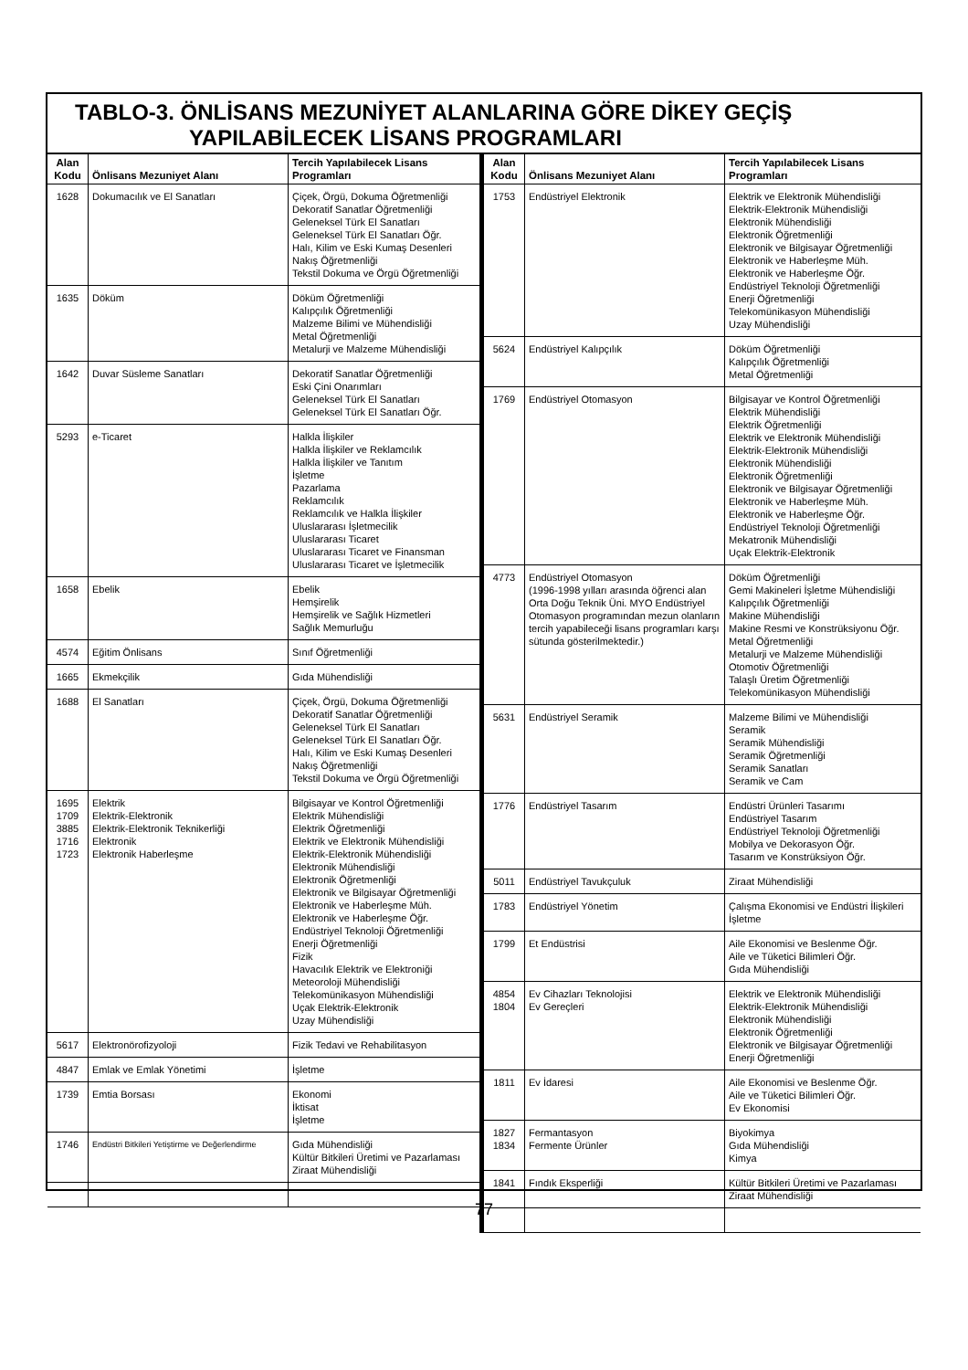TABLO-3. ÖNLİSANS MEZUNİYET ALANLARINA GÖRE DİKEY GEÇİŞ
YAPILABİLECEK LİSANS PROGRAMLARI
| Alan Kodu | Önlisans Mezuniyet Alanı | Tercih Yapılabilecek Lisans Programları |
| --- | --- | --- |
| 1628 | Dokumacılık ve El Sanatları | Çiçek, Örgü, Dokuma Öğretmenliği Dekoratif Sanatlar Öğretmenliği Geleneksel Türk El Sanatları Geleneksel Türk El Sanatları Öğr. Halı, Kilim ve Eski Kumaş Desenleri Nakış Öğretmenliği Tekstil Dokuma ve Örgü Öğretmenliği |
| 1635 | Döküm | Döküm Öğretmenliği Kalıpçılık Öğretmenliği Malzeme Bilimi ve Mühendisliği Metal Öğretmenliği Metalurji ve Malzeme Mühendisliği |
| 1642 | Duvar Süsleme Sanatları | Dekoratif Sanatlar Öğretmenliği Eski Çini Onarımları Geleneksel Türk El Sanatları Geleneksel Türk El Sanatları Öğr. |
| 5293 | e-Ticaret | Halkla İlişkiler Halkla İlişkiler ve Reklamcılık Halkla İlişkiler ve Tanıtım İşletme Pazarlama Reklamcılık Reklamcılık ve Halkla İlişkiler Uluslararası İşletmecilik Uluslararası Ticaret Uluslararası Ticaret ve Finansman Uluslararası Ticaret ve İşletmecilik |
| 1658 | Ebelik | Ebelik Hemşirelik Hemşirelik ve Sağlık Hizmetleri Sağlık Memurluğu |
| 4574 | Eğitim Önlisans | Sınıf Öğretmenliği |
| 1665 | Ekmekçilik | Gıda Mühendisliği |
| 1688 | El Sanatları | Çiçek, Örgü, Dokuma Öğretmenliği Dekoratif Sanatlar Öğretmenliği Geleneksel Türk El Sanatları Geleneksel Türk El Sanatları Öğr. Halı, Kilim ve Eski Kumaş Desenleri Nakış Öğretmenliği Tekstil Dokuma ve Örgü Öğretmenliği |
| 1695 1709 3885 1716 1723 | Elektrik Elektrik-Elektronik Elektrik-Elektronik Teknikerliği Elektronik Elektronik Haberleşme | Bilgisayar ve Kontrol Öğretmenliği Elektrik Mühendisliği Elektrik Öğretmenliği Elektrik ve Elektronik Mühendisliği Elektrik-Elektronik Mühendisliği Elektronik Mühendisliği Elektronik Öğretmenliği Elektronik ve Bilgisayar Öğretmenliği Elektronik ve Haberleşme Müh. Elektronik ve Haberleşme Öğr. Endüstriyel Teknoloji Öğretmenliği Enerji Öğretmenliği Fizik Havacılık Elektrik ve Elektroniği Meteoroloji Mühendisliği Telekomünikasyon Mühendisliği Uçak Elektrik-Elektronik Uzay Mühendisliği |
| 5617 | Elektronörofizyoloji | Fizik Tedavi ve Rehabilitasyon |
| 4847 | Emlak ve Emlak Yönetimi | İşletme |
| 1739 | Emtia Borsası | Ekonomi İktisat İşletme |
| 1746 | Endüstri Bitkileri Yetiştirme ve Değerlendirme | Gıda Mühendisliği Kültür Bitkileri Üretimi ve Pazarlaması Ziraat Mühendisliği |
| Alan Kodu | Önlisans Mezuniyet Alanı | Tercih Yapılabilecek Lisans Programları |
| --- | --- | --- |
| 1753 | Endüstriyel Elektronik | Elektrik ve Elektronik Mühendisliği Elektrik-Elektronik Mühendisliği Elektronik Mühendisliği Elektronik Öğretmenliği Elektronik ve Bilgisayar Öğretmenliği Elektronik ve Haberleşme Müh. Elektronik ve Haberleşme Öğr. Endüstriyel Teknoloji Öğretmenliği Enerji Öğretmenliği Telekomünikasyon Mühendisliği Uzay Mühendisliği |
| 5624 | Endüstriyel Kalıpçılık | Döküm Öğretmenliği Kalıpçılık Öğretmenliği Metal Öğretmenliği |
| 1769 | Endüstriyel Otomasyon | Bilgisayar ve Kontrol Öğretmenliği Elektrik Mühendisliği Elektrik Öğretmenliği Elektrik ve Elektronik Mühendisliği Elektrik-Elektronik Mühendisliği Elektronik Mühendisliği Elektronik Öğretmenliği Elektronik ve Bilgisayar Öğretmenliği Elektronik ve Haberleşme Müh. Elektronik ve Haberleşme Öğr. Endüstriyel Teknoloji Öğretmenliği Mekatronik Mühendisliği Uçak Elektrik-Elektronik |
| 4773 | Endüstriyel Otomasyon (1996-1998 yılları arasında öğrenci alan Orta Doğu Teknik Üni. MYO Endüstriyel Otomasyon programından mezun olanların tercih yapabileceği lisans programları karşı sütunda gösterilmektedir.) | Döküm Öğretmenliği Gemi Makineleri İşletme Mühendisliği Kalıpçılık Öğretmenliği Makine Mühendisliği Makine Resmi ve Konstrüksiyonu Öğr. Metal Öğretmenliği Metalurji ve Malzeme Mühendisliği Otomotiv Öğretmenliği Talaşlı Üretim Öğretmenliği Telekomünikasyon Mühendisliği |
| 5631 | Endüstriyel Seramik | Malzeme Bilimi ve Mühendisliği Seramik Seramik Mühendisliği Seramik Öğretmenliği Seramik Sanatları Seramik ve Cam |
| 1776 | Endüstriyel Tasarım | Endüstri Ürünleri Tasarımı Endüstriyel Tasarım Endüstriyel Teknoloji Öğretmenliği Mobilya ve Dekorasyon Öğr. Tasarım ve Konstrüksiyon Öğr. |
| 5011 | Endüstriyel Tavukçuluk | Ziraat Mühendisliği |
| 1783 | Endüstriyel Yönetim | Çalışma Ekonomisi ve Endüstri İlişkileri İşletme |
| 1799 | Et Endüstrisi | Aile Ekonomisi ve Beslenme Öğr. Aile ve Tüketici Bilimleri Öğr. Gıda Mühendisliği |
| 4854 1804 | Ev Cihazları Teknolojisi Ev Gereçleri | Elektrik ve Elektronik Mühendisliği Elektrik-Elektronik Mühendisliği Elektronik Mühendisliği Elektronik Öğretmenliği Elektronik ve Bilgisayar Öğretmenliği Enerji Öğretmenliği |
| 1811 | Ev İdaresi | Aile Ekonomisi ve Beslenme Öğr. Aile ve Tüketici Bilimleri Öğr. Ev Ekonomisi |
| 1827 1834 | Fermantasyon Fermente Ürünler | Biyokimya Gıda Mühendisliği Kimya |
| 1841 | Fındık Eksperliği | Kültür Bitkileri Üretimi ve Pazarlaması Ziraat Mühendisliği |
77